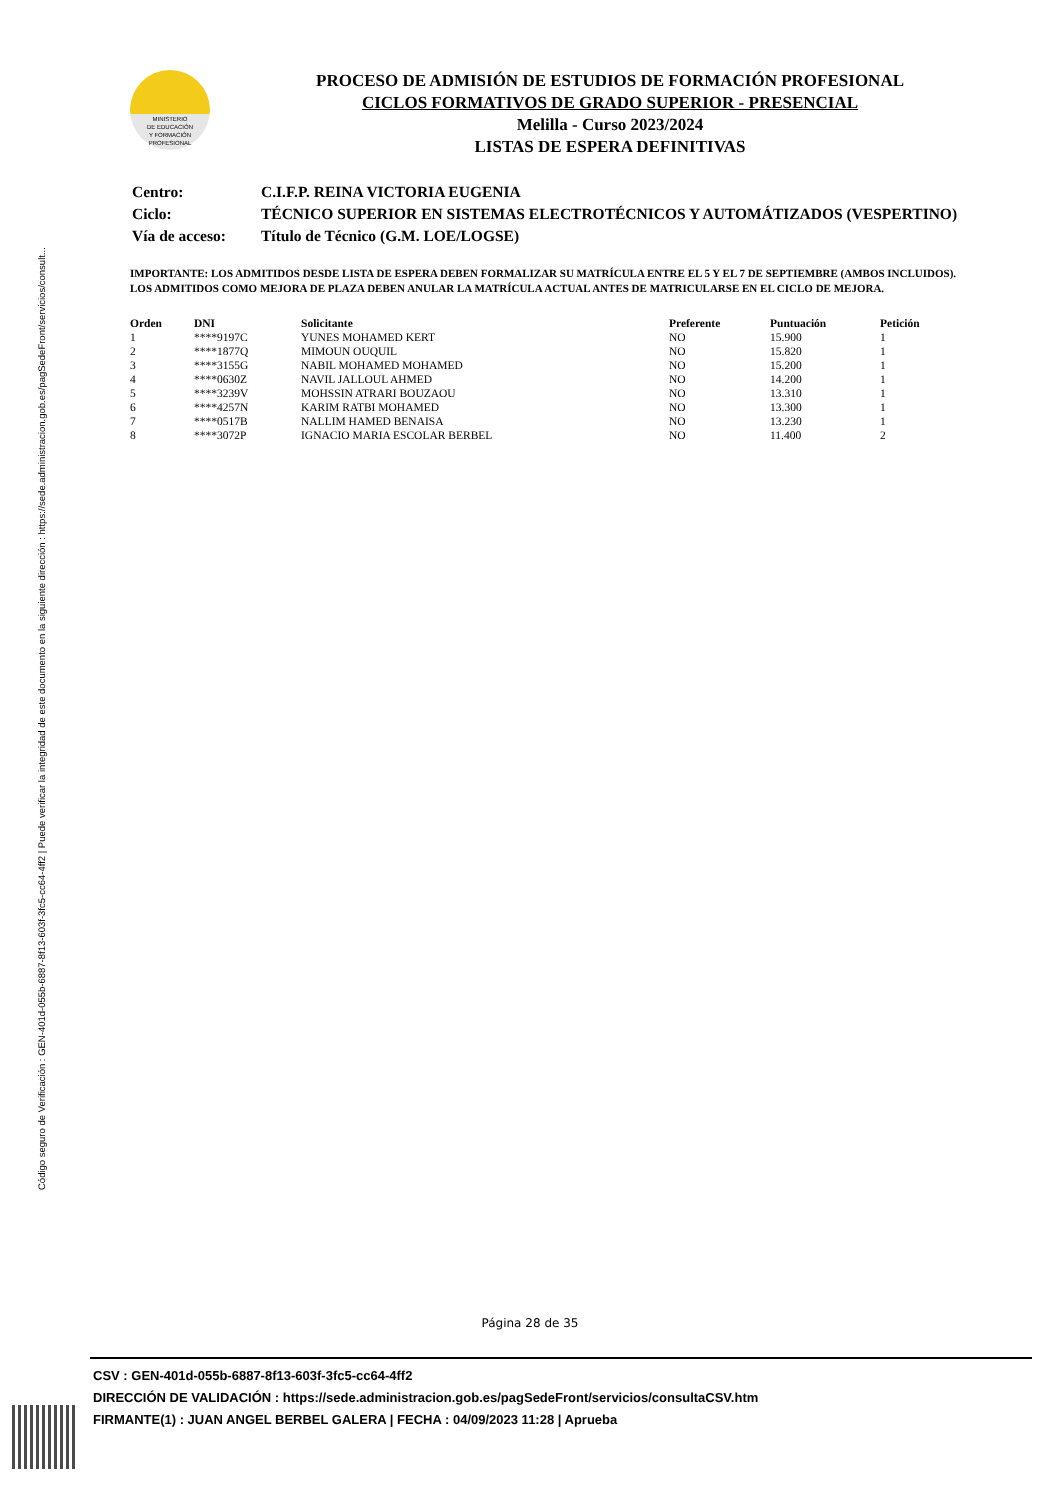Código seguro de Verificación : GEN-401d-055b-6887-8f13-603f-3fc5-cc64-4ff2 | Puede verificar la integridad de este documento en la siguiente dirección : https://sede.administracion.gob.es/pagSedeFront/servicios/consult...
MINISTERIO
DE EDUCACIÓN
Y FORMACIÓN
PROFESIONAL
PROCESO DE ADMISIÓN DE ESTUDIOS DE FORMACIÓN PROFESIONAL
CICLOS FORMATIVOS DE GRADO SUPERIOR - PRESENCIAL
Melilla - Curso 2023/2024
LISTAS DE ESPERA DEFINITIVAS
| Centro: | C.I.F.P. REINA VICTORIA EUGENIA |
| Ciclo: | TÉCNICO SUPERIOR EN SISTEMAS ELECTROTÉCNICOS Y AUTOMÁTIZADOS (VESPERTINO) |
| Vía de acceso: | Título de Técnico (G.M. LOE/LOGSE) |
IMPORTANTE: LOS ADMITIDOS DESDE LISTA DE ESPERA DEBEN FORMALIZAR SU MATRÍCULA ENTRE EL 5 Y EL 7 DE SEPTIEMBRE (AMBOS INCLUIDOS). LOS ADMITIDOS COMO MEJORA DE PLAZA DEBEN ANULAR LA MATRÍCULA ACTUAL ANTES DE MATRICULARSE EN EL CICLO DE MEJORA.
| Orden | DNI | Solicitante | Preferente | Puntuación | Petición |
| --- | --- | --- | --- | --- | --- |
| 1 | ****9197C | YUNES MOHAMED KERT | NO | 15.900 | 1 |
| 2 | ****1877Q | MIMOUN OUQUIL | NO | 15.820 | 1 |
| 3 | ****3155G | NABIL MOHAMED MOHAMED | NO | 15.200 | 1 |
| 4 | ****0630Z | NAVIL JALLOUL AHMED | NO | 14.200 | 1 |
| 5 | ****3239V | MOHSSIN ATRARI BOUZAOU | NO | 13.310 | 1 |
| 6 | ****4257N | KARIM RATBI MOHAMED | NO | 13.300 | 1 |
| 7 | ****0517B | NALLIM HAMED BENAISA | NO | 13.230 | 1 |
| 8 | ****3072P | IGNACIO MARIA ESCOLAR BERBEL | NO | 11.400 | 2 |
Página 28 de 35
CSV : GEN-401d-055b-6887-8f13-603f-3fc5-cc64-4ff2
DIRECCIÓN DE VALIDACIÓN : https://sede.administracion.gob.es/pagSedeFront/servicios/consultaCSV.htm
FIRMANTE(1) : JUAN ANGEL BERBEL GALERA | FECHA : 04/09/2023 11:28 | Aprueba